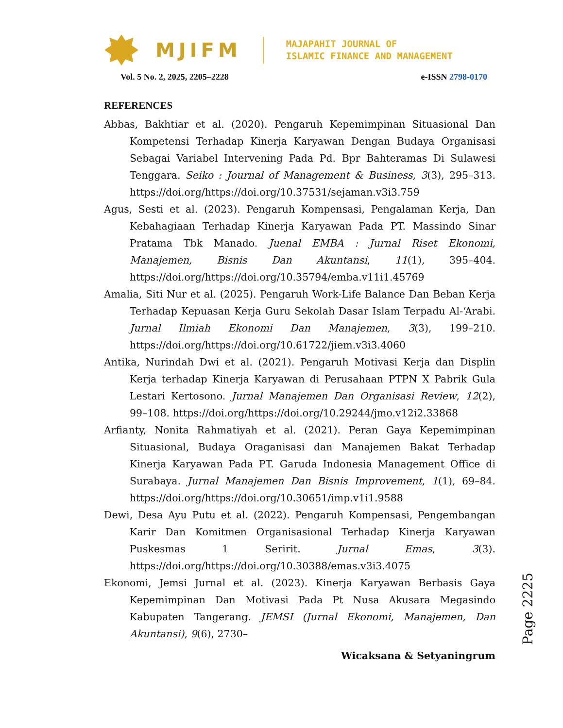MJIFM
MAJAPAHIT JOURNAL OF
ISLAMIC FINANCE AND MANAGEMENT
Vol. 5 No. 2, 2025, 2205–2228 e-ISSN 2798-0170
REFERENCES
Abbas, Bakhtiar et al. (2020). Pengaruh Kepemimpinan Situasional Dan Kompetensi Terhadap Kinerja Karyawan Dengan Budaya Organisasi Sebagai Variabel Intervening Pada Pd. Bpr Bahteramas Di Sulawesi Tenggara. Seiko : Journal of Management & Business, 3(3), 295–313. https://doi.org/https://doi.org/10.37531/sejaman.v3i3.759
Agus, Sesti et al. (2023). Pengaruh Kompensasi, Pengalaman Kerja, Dan Kebahagiaan Terhadap Kinerja Karyawan Pada PT. Massindo Sinar Pratama Tbk Manado. Juenal EMBA : Jurnal Riset Ekonomi, Manajemen, Bisnis Dan Akuntansi, 11(1), 395–404. https://doi.org/https://doi.org/10.35794/emba.v11i1.45769
Amalia, Siti Nur et al. (2025). Pengaruh Work-Life Balance Dan Beban Kerja Terhadap Kepuasan Kerja Guru Sekolah Dasar Islam Terpadu Al-‘Arabi. Jurnal Ilmiah Ekonomi Dan Manajemen, 3(3), 199–210. https://doi.org/https://doi.org/10.61722/jiem.v3i3.4060
Antika, Nurindah Dwi et al. (2021). Pengaruh Motivasi Kerja dan Displin Kerja terhadap Kinerja Karyawan di Perusahaan PTPN X Pabrik Gula Lestari Kertosono. Jurnal Manajemen Dan Organisasi Review, 12(2), 99–108. https://doi.org/https://doi.org/10.29244/jmo.v12i2.33868
Arfianty, Nonita Rahmatiyah et al. (2021). Peran Gaya Kepemimpinan Situasional, Budaya Oraganisasi dan Manajemen Bakat Terhadap Kinerja Karyawan Pada PT. Garuda Indonesia Management Office di Surabaya. Jurnal Manajemen Dan Bisnis Improvement, 1(1), 69–84. https://doi.org/https://doi.org/10.30651/imp.v1i1.9588
Dewi, Desa Ayu Putu et al. (2022). Pengaruh Kompensasi, Pengembangan Karir Dan Komitmen Organisasional Terhadap Kinerja Karyawan Puskesmas 1 Seririt. Jurnal Emas, 3(3). https://doi.org/https://doi.org/10.30388/emas.v3i3.4075
Ekonomi, Jemsi Jurnal et al. (2023). Kinerja Karyawan Berbasis Gaya Kepemimpinan Dan Motivasi Pada Pt Nusa Akusara Megasindo Kabupaten Tangerang. JEMSI (Jurnal Ekonomi, Manajemen, Dan Akuntansi), 9(6), 2730–
Wicaksana & Setyaningrum
Page 2225